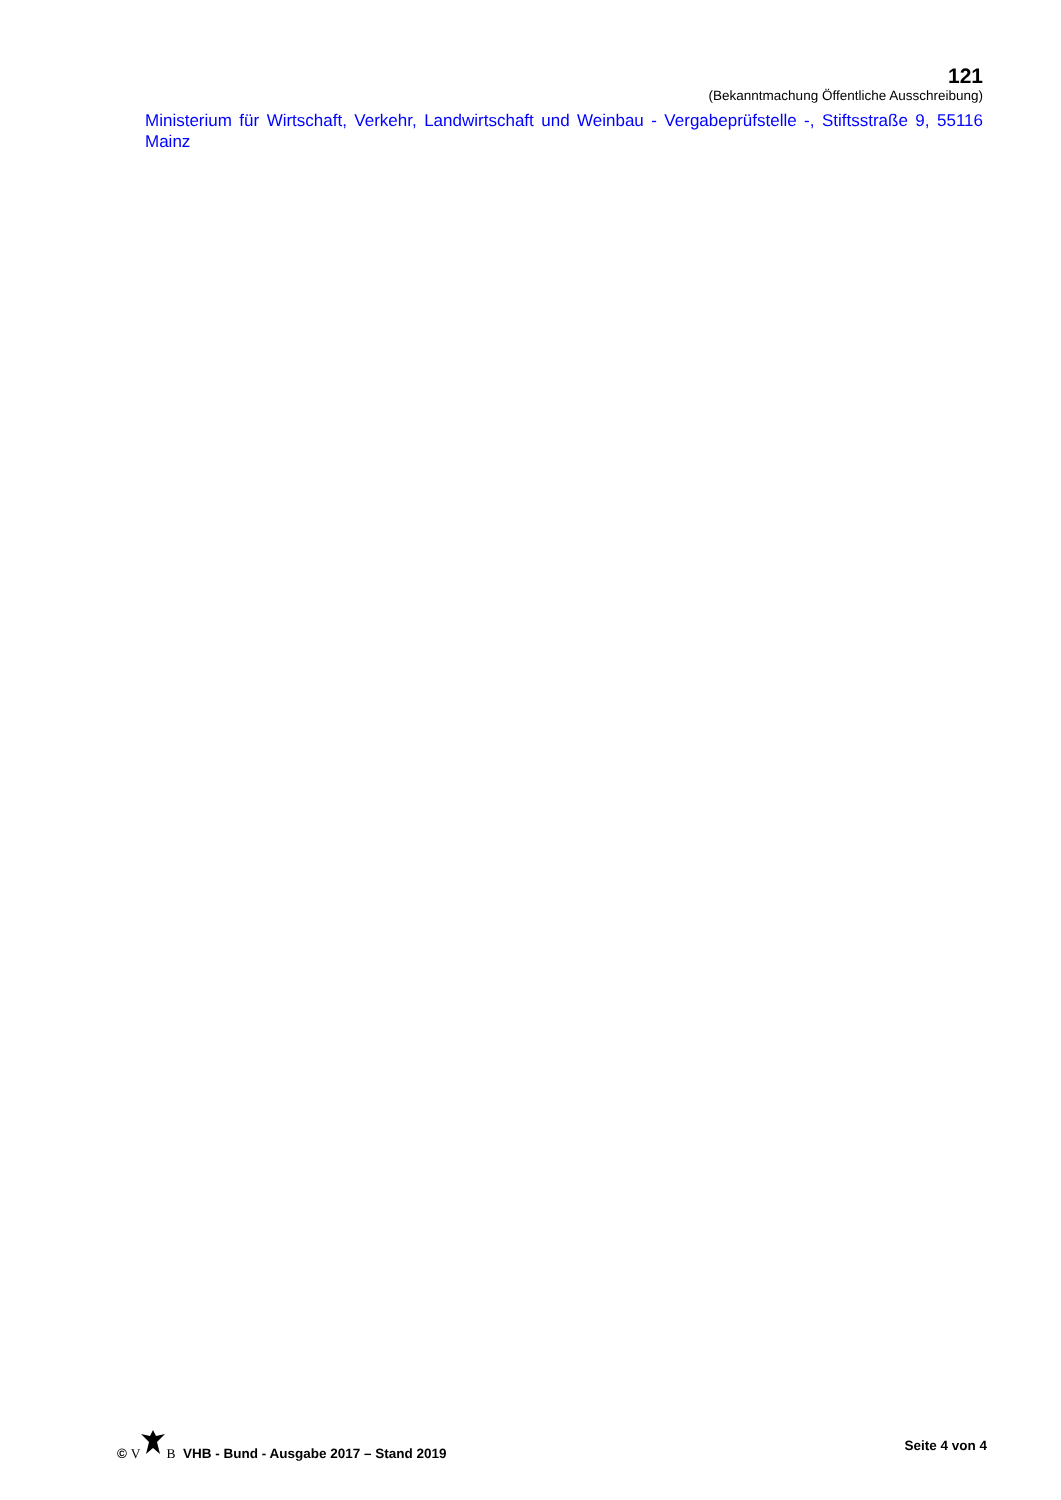121
(Bekanntmachung Öffentliche Ausschreibung)
Ministerium für Wirtschaft, Verkehr, Landwirtschaft und Weinbau - Vergabeprüfstelle -, Stiftsstraße 9, 55116 Mainz
© VB VHB - Bund - Ausgabe 2017 – Stand 2019 Seite 4 von 4